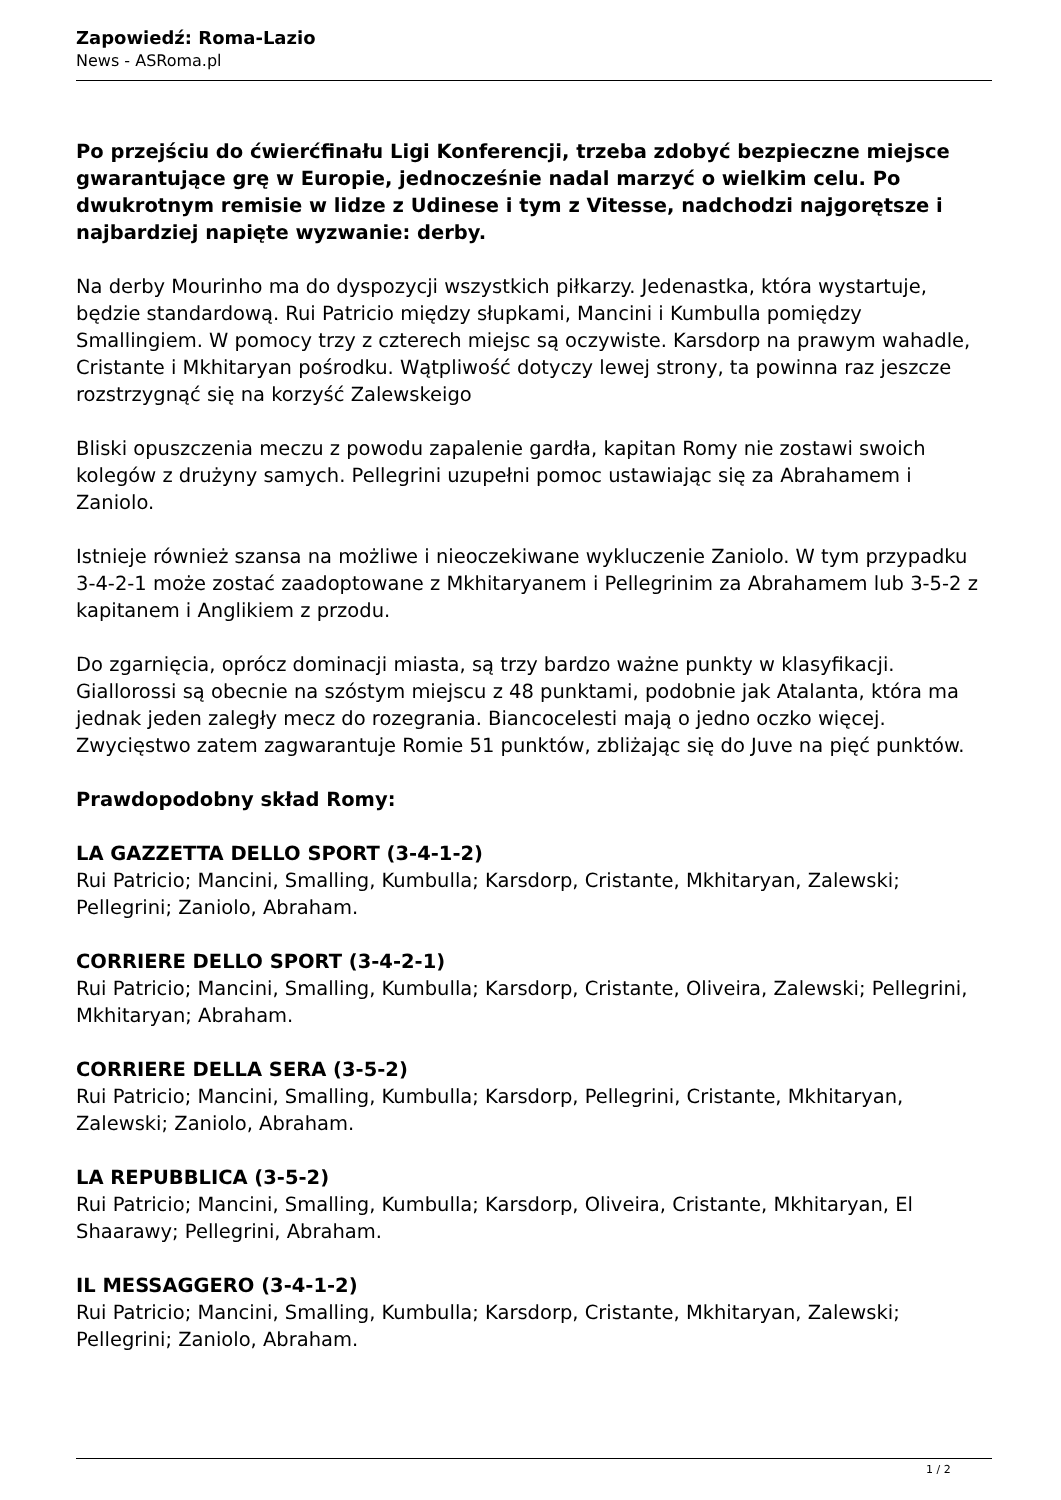Zapowiedź: Roma-Lazio
News - ASRoma.pl
Po przejściu do ćwierćfinału Ligi Konferencji, trzeba zdobyć bezpieczne miejsce gwarantujące grę w Europie, jednocześnie nadal marzyć o wielkim celu. Po dwukrotnym remisie w lidze z Udinese i tym z Vitesse, nadchodzi najgorętsze i najbardziej napięte wyzwanie: derby.
Na derby Mourinho ma do dyspozycji wszystkich piłkarzy. Jedenastka, która wystartuje, będzie standardową. Rui Patricio między słupkami, Mancini i Kumbulla pomiędzy Smallingiem. W pomocy trzy z czterech miejsc są oczywiste. Karsdorp na prawym wahadle, Cristante i Mkhitaryan pośrodku. Wątpliwość dotyczy lewej strony, ta powinna raz jeszcze rozstrzygnąć się na korzyść Zalewskeigo
Bliski opuszczenia meczu z powodu zapalenie gardła, kapitan Romy nie zostawi swoich kolegów z drużyny samych. Pellegrini uzupełni pomoc ustawiając się za Abrahamem i Zaniolo.
Istnieje również szansa na możliwe i nieoczekiwane wykluczenie Zaniolo. W tym przypadku 3-4-2-1 może zostać zaadoptowane z Mkhitaryanem i Pellegrinim za Abrahamem lub 3-5-2 z kapitanem i Anglikiem z przodu.
Do zgarnięcia, oprócz dominacji miasta, są trzy bardzo ważne punkty w klasyfikacji. Giallorossi są obecnie na szóstym miejscu z 48 punktami, podobnie jak Atalanta, która ma jednak jeden zaległy mecz do rozegrania. Biancocelesti mają o jedno oczko więcej. Zwycięstwo zatem zagwarantuje Romie 51 punktów, zbliżając się do Juve na pięć punktów.
Prawdopodobny skład Romy:
LA GAZZETTA DELLO SPORT (3-4-1-2)
Rui Patricio; Mancini, Smalling, Kumbulla; Karsdorp, Cristante, Mkhitaryan, Zalewski; Pellegrini; Zaniolo, Abraham.
CORRIERE DELLO SPORT (3-4-2-1)
Rui Patricio; Mancini, Smalling, Kumbulla; Karsdorp, Cristante, Oliveira, Zalewski; Pellegrini, Mkhitaryan; Abraham.
CORRIERE DELLA SERA (3-5-2)
Rui Patricio; Mancini, Smalling, Kumbulla; Karsdorp, Pellegrini, Cristante, Mkhitaryan, Zalewski; Zaniolo, Abraham.
LA REPUBBLICA (3-5-2)
Rui Patricio; Mancini, Smalling, Kumbulla; Karsdorp, Oliveira, Cristante, Mkhitaryan, El Shaarawy; Pellegrini, Abraham.
IL MESSAGGERO (3-4-1-2)
Rui Patricio; Mancini, Smalling, Kumbulla; Karsdorp, Cristante, Mkhitaryan, Zalewski; Pellegrini; Zaniolo, Abraham.
1 / 2